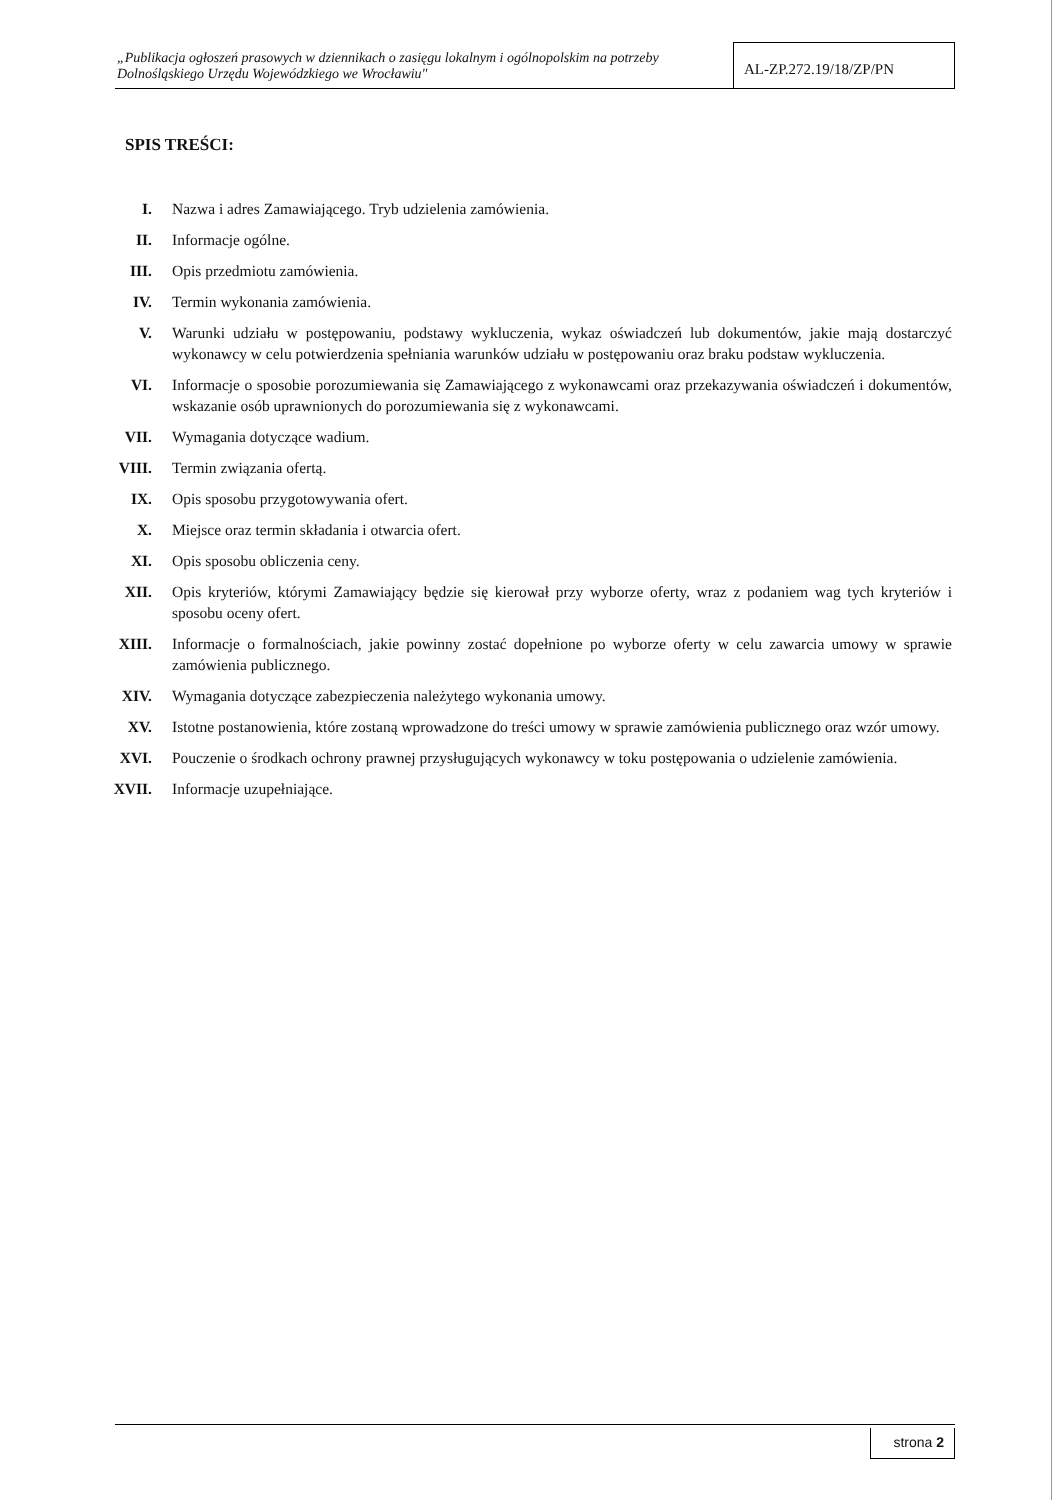„Publikacja ogłoszeń prasowych w dziennikach o zasięgu lokalnym i ogólnopolskim na potrzeby Dolnośląskiego Urzędu Wojewódzkiego we Wrocławiu"
AL-ZP.272.19/18/ZP/PN
SPIS TREŚCI:
I. Nazwa i adres Zamawiającego. Tryb udzielenia zamówienia.
II. Informacje ogólne.
III. Opis przedmiotu zamówienia.
IV. Termin wykonania zamówienia.
V. Warunki udziału w postępowaniu, podstawy wykluczenia, wykaz oświadczeń lub dokumentów, jakie mają dostarczyć wykonawcy w celu potwierdzenia spełniania warunków udziału w postępowaniu oraz braku podstaw wykluczenia.
VI. Informacje o sposobie porozumiewania się Zamawiającego z wykonawcami oraz przekazywania oświadczeń i dokumentów, wskazanie osób uprawnionych do porozumiewania się z wykonawcami.
VII. Wymagania dotyczące wadium.
VIII. Termin związania ofertą.
IX. Opis sposobu przygotowywania ofert.
X. Miejsce oraz termin składania i otwarcia ofert.
XI. Opis sposobu obliczenia ceny.
XII. Opis kryteriów, którymi Zamawiający będzie się kierował przy wyborze oferty, wraz z podaniem wag tych kryteriów i sposobu oceny ofert.
XIII. Informacje o formalnościach, jakie powinny zostać dopełnione po wyborze oferty w celu zawarcia umowy w sprawie zamówienia publicznego.
XIV. Wymagania dotyczące zabezpieczenia należytego wykonania umowy.
XV. Istotne postanowienia, które zostaną wprowadzone do treści umowy w sprawie zamówienia publicznego oraz wzór umowy.
XVI. Pouczenie o środkach ochrony prawnej przysługujących wykonawcy w toku postępowania o udzielenie zamówienia.
XVII. Informacje uzupełniające.
strona 2